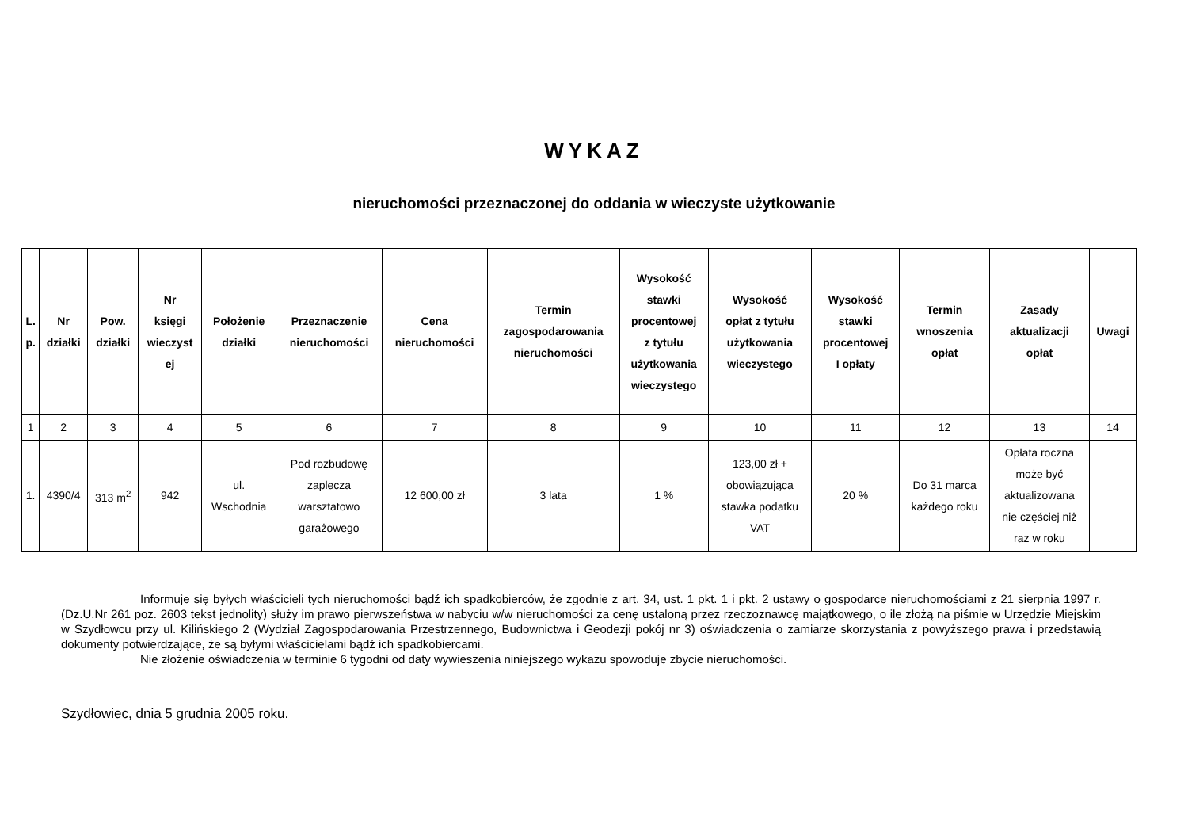WYKAZ
nieruchomości przeznaczonej do oddania w wieczyste użytkowanie
| L. p. | Nr działki | Pow. działki | Nr księgi wieczyst ej | Położenie działki | Przeznaczenie nieruchomości | Cena nieruchomości | Termin zagospodarowania nieruchomości | Wysokość stawki procentowej z tytułu użytkowania wieczystego | Wysokość opłat z tytułu użytkowania wieczystego | Wysokość stawki procentowej I opłaty | Termin wnoszenia opłat | Zasady aktualizacji opłat | Uwagi |
| --- | --- | --- | --- | --- | --- | --- | --- | --- | --- | --- | --- | --- | --- |
| 1 | 2 | 3 | 4 | 5 | 6 | 7 | 8 | 9 | 10 | 11 | 12 | 13 | 14 |
| 1. | 4390/4 | 313 m<sup>2</sup> | 942 | ul. Wschodnia | Pod rozbudowę zaplecza warsztatowo garażowego | 12 600,00 zł | 3 lata | 1 % | 123,00 zł + obowiązująca stawka podatku VAT | 20 % | Do 31 marca każdego roku | Opłata roczna może być aktualizowana nie częściej niż raz w roku | |
Informuje się byłych właścicieli tych nieruchomości bądź ich spadkobierców, że zgodnie z art. 34, ust. 1 pkt. 1 i pkt. 2 ustawy o gospodarce nieruchomościami z 21 sierpnia 1997 r. (Dz.U.Nr 261 poz. 2603 tekst jednolity) służy im prawo pierwszeństwa w nabyciu w/w nieruchomości za cenę ustaloną przez rzeczoznawcę majątkowego, o ile złożą na piśmie w Urzędzie Miejskim w Szydłowcu przy ul. Kilińskiego 2 (Wydział Zagospodarowania Przestrzennego, Budownictwa i Geodezji pokój nr 3) oświadczenia o zamiarze skorzystania z powyższego prawa i przedstawią dokumenty potwierdzające, że są byłymi właścicielami bądź ich spadkobiercami.
Nie złożenie oświadczenia w terminie 6 tygodni od daty wywieszenia niniejszego wykazu spowoduje zbycie nieruchomości.
Szydłowiec, dnia 5 grudnia 2005 roku.